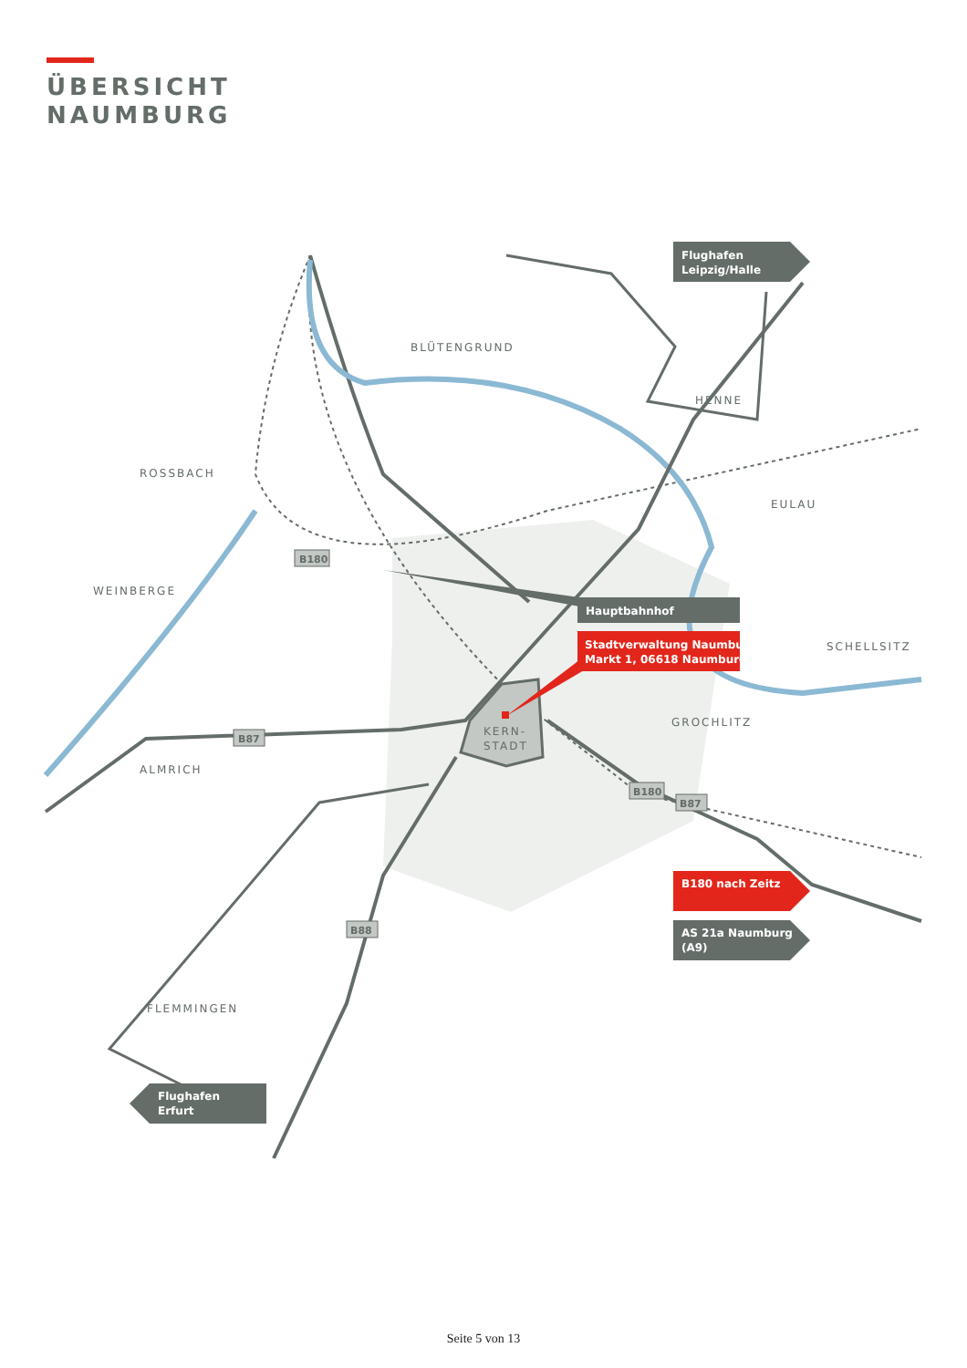ÜBERSICHT
NAUMBURG
BLÜTENGRUND
HENNE
ROSSBACH
EULAU
WEINBERGE
SCHELLSITZ
GROCHLITZ
ALMRICH
KERN-
STADT
FLEMMINGEN
B180
B87
B180
B87
B88
Flughafen
Leipzig/Halle
Hauptbahnhof
Stadtverwaltung Naumburg
Markt 1, 06618 Naumburg
B180 nach Zeitz
AS 21a Naumburg
(A9)
Flughafen
Erfurt
Seite 5 von 13